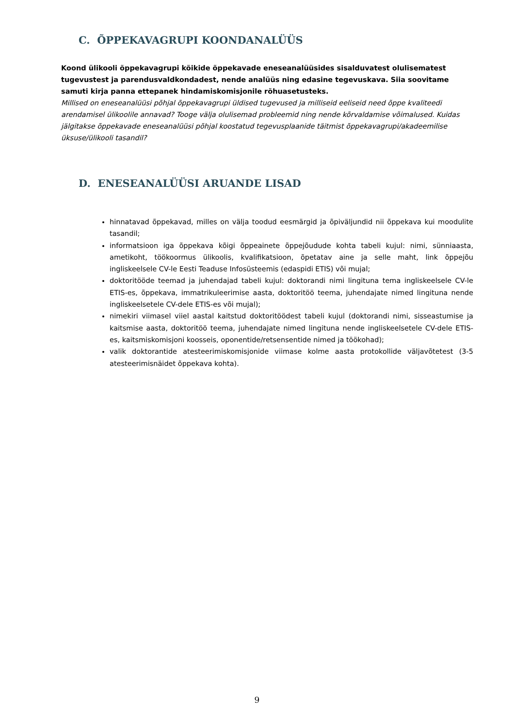C. ÕPPEKAVAGRUPI KOONDANALÜÜS
Koond ülikooli õppekavagrupi kõikide õppekavade eneseanalüüsides sisalduvatest olulisematest tugevustest ja parendusvaldkondadest, nende analüüs ning edasine tegevuskava. Siia soovitame samuti kirja panna ettepanek hindamiskomisjonile rõhuasetusteks.
Millised on eneseanalüüsi põhjal õppekavagrupi üldised tugevused ja milliseid eeliseid need õppe kvaliteedi arendamisel ülikoolile annavad? Tooge välja olulisemad probleemid ning nende kõrvaldamise võimalused. Kuidas jälgitakse õppekavade eneseanalüüsi põhjal koostatud tegevusplaanide täitmist õppekavagrupi/akadeemilise üksuse/ülikooli tasandil?
D. ENESEANALÜÜSI ARUANDE LISAD
hinnatavad õppekavad, milles on välja toodud eesmärgid ja õpiväljundid nii õppekava kui moodulite tasandil;
informatsioon iga õppekava kõigi õppeainete õppejõudude kohta tabeli kujul: nimi, sünniaasta, ametikoht, töökoormus ülikoolis, kvalifikatsioon, õpetatav aine ja selle maht, link õppejõu ingliskeelsele CV-le Eesti Teaduse Infosüsteemis (edaspidi ETIS) või mujal;
doktoritööde teemad ja juhendajad tabeli kujul: doktorandi nimi lingituna tema ingliskeelsele CV-le ETIS-es, õppekava, immatrikuleerimise aasta, doktoritöö teema, juhendajate nimed lingituna nende ingliskeelsetele CV-dele ETIS-es või mujal);
nimekiri viimasel viiel aastal kaitstud doktoritöödest tabeli kujul (doktorandi nimi, sisseastumise ja kaitsmise aasta, doktoritöö teema, juhendajate nimed lingituna nende ingliskeelsetele CV-dele ETIS-es, kaitsmiskomisjoni koosseis, oponentide/retsensentide nimed ja töökohad);
valik doktorantide atesteerimiskomisjonide viimase kolme aasta protokollide väljavõtetest (3-5 atesteerimisnäidet õppekava kohta).
9